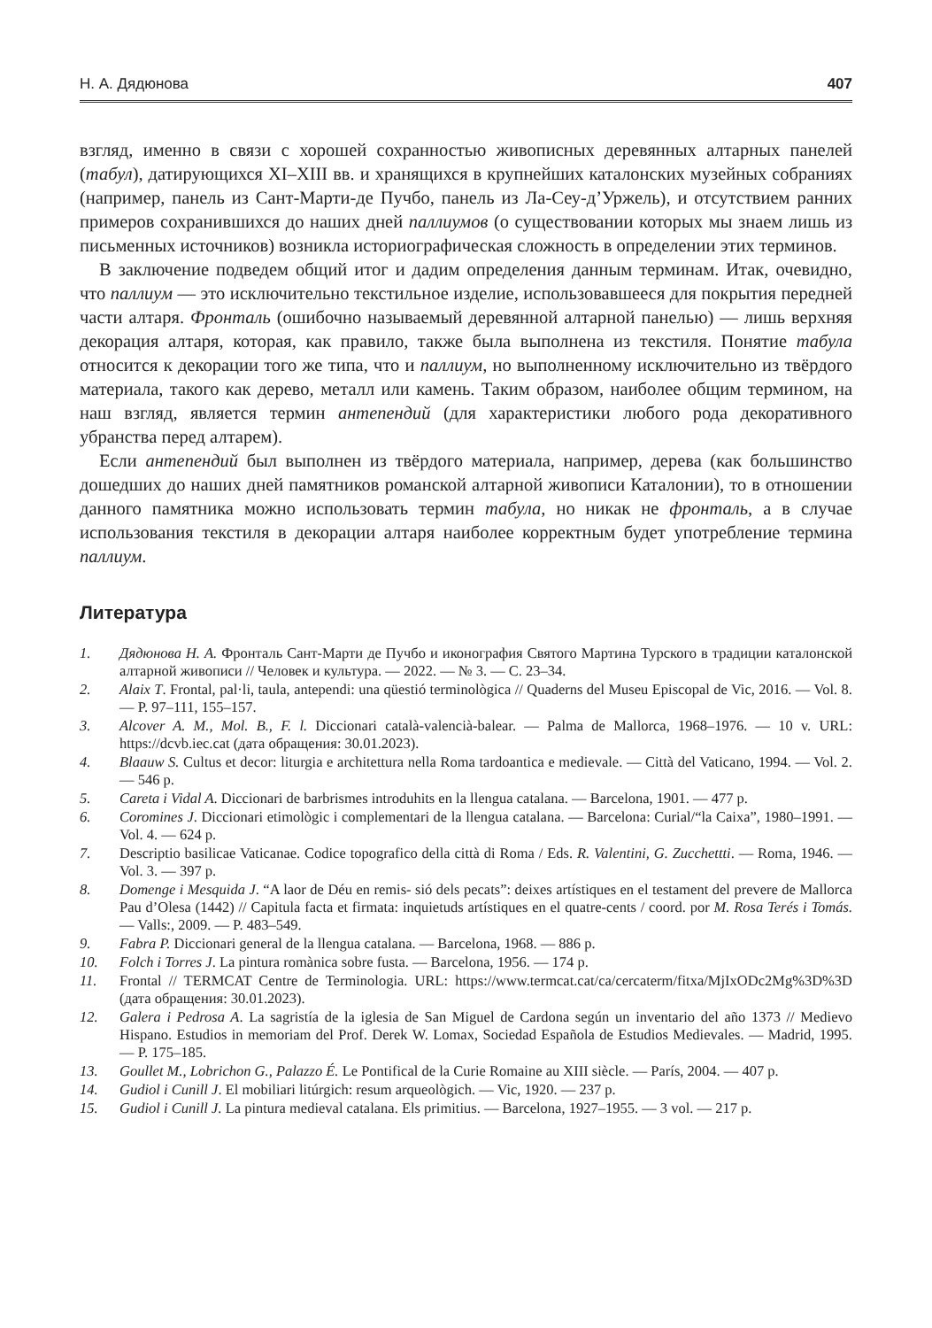Н. А. Дядюнова 407
взгляд, именно в связи с хорошей сохранностью живописных деревянных алтарных панелей (табул), датирующихся XI–XIII вв. и хранящихся в крупнейших каталонских музейных собраниях (например, панель из Сант-Марти-де Пучбо, панель из Ла-Сеу-д’Уржель), и отсутствием ранних примеров сохранившихся до наших дней паллиумов (о существовании которых мы знаем лишь из письменных источников) возникла историографическая сложность в определении этих терминов.
В заключение подведем общий итог и дадим определения данным терминам. Итак, очевидно, что паллиум — это исключительно текстильное изделие, использовавшееся для покрытия передней части алтаря. Фронталь (ошибочно называемый деревянной алтарной панелью) — лишь верхняя декорация алтаря, которая, как правило, также была выполнена из текстиля. Понятие табула относится к декорации того же типа, что и паллиум, но выполненному исключительно из твёрдого материала, такого как дерево, металл или камень. Таким образом, наиболее общим термином, на наш взгляд, является термин антепендий (для характеристики любого рода декоративного убранства перед алтарем).
Если антепендий был выполнен из твёрдого материала, например, дерева (как большинство дошедших до наших дней памятников романской алтарной живописи Каталонии), то в отношении данного памятника можно использовать термин табула, но никак не фронталь, а в случае использования текстиля в декорации алтаря наиболее корректным будет употребление термина паллиум.
Литература
1. Дядюнова Н. А. Фронталь Сант-Марти де Пучбо и иконография Святого Мартина Турского в традиции каталонской алтарной живописи // Человек и культура. — 2022. — № 3. — С. 23–34.
2. Alaix T. Frontal, pal·li, taula, antependi: una qüestió terminològica // Quaderns del Museu Episcopal de Vic, 2016. — Vol. 8. — P. 97–111, 155–157.
3. Alcover A. M., Mol. B., F. l. Diccionari català-valencià-balear. — Palma de Mallorca, 1968–1976. — 10 v. URL: https://dcvb.iec.cat (дата обращения: 30.01.2023).
4. Blaauw S. Cultus et decor: liturgia e architettura nella Roma tardoantica e medievale. — Città del Vaticano, 1994. — Vol. 2. — 546 p.
5. Careta i Vidal A. Diccionari de barbrismes introduhits en la llengua catalana. — Barcelona, 1901. — 477 p.
6. Coromines J. Diccionari etimològic i complementari de la llengua catalana. — Barcelona: Curial/“la Caixa”, 1980–1991. — Vol. 4. — 624 p.
7. Descriptio basilicae Vaticanae. Codice topografico della città di Roma / Eds. R. Valentini, G. Zucchettti. — Roma, 1946. — Vol. 3. — 397 p.
8. Domenge i Mesquida J. “A laor de Déu en remis- sió dels pecats”: deixes artístiques en el testament del prevere de Mallorca Pau d’Olesa (1442) // Capitula facta et firmata: inquietuds artístiques en el quatre-cents / coord. por M. Rosa Terés i Tomás. — Valls:, 2009. — P. 483–549.
9. Fabra P. Diccionari general de la llengua catalana. — Barcelona, 1968. — 886 p.
10. Folch i Torres J. La pintura romànica sobre fusta. — Barcelona, 1956. — 174 p.
11. Frontal // TERMCAT Centre de Terminologia. URL: https://www.termcat.cat/ca/cercaterm/fitxa/MjIxODc2Mg%3D%3D (дата обращения: 30.01.2023).
12. Galera i Pedrosa A. La sagristía de la iglesia de San Miguel de Cardona según un inventario del año 1373 // Medievo Hispano. Estudios in memoriam del Prof. Derek W. Lomax, Sociedad Española de Estudios Medievales. — Madrid, 1995. — P. 175–185.
13. Goullet M., Lobrichon G., Palazzo É. Le Pontifical de la Curie Romaine au XIII siècle. — París, 2004. — 407 p.
14. Gudiol i Cunill J. El mobiliari litúrgich: resum arqueològich. — Vic, 1920. — 237 p.
15. Gudiol i Cunill J. La pintura medieval catalana. Els primitius. — Barcelona, 1927–1955. — 3 vol. — 217 p.